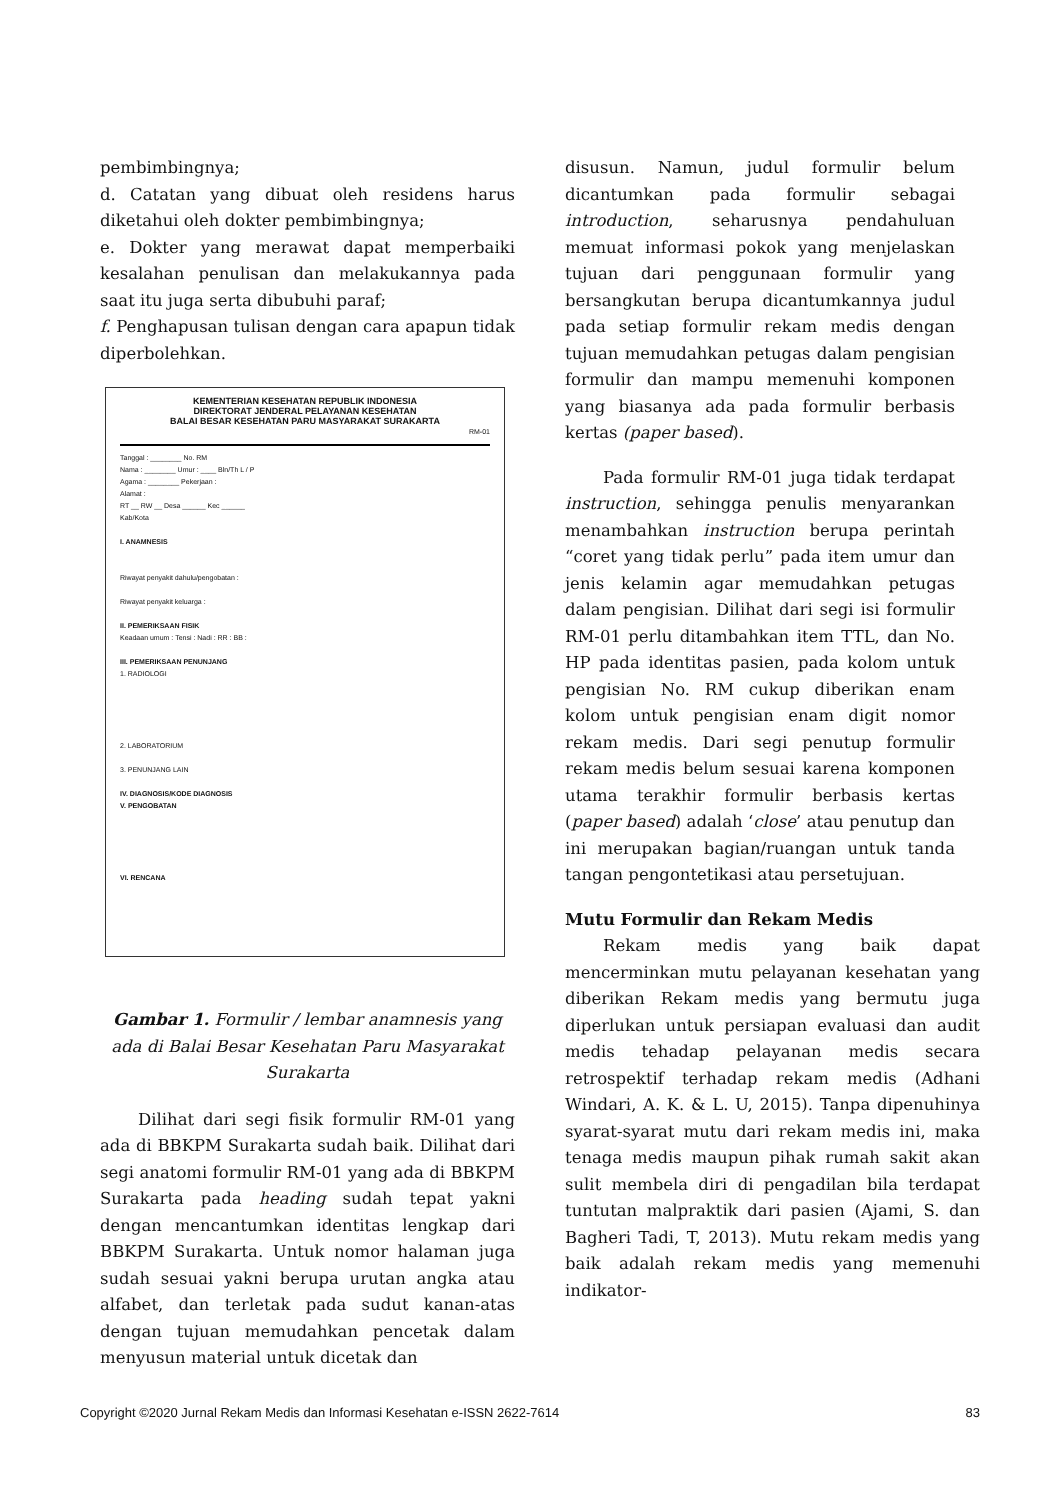pembimbingnya;
d. Catatan yang dibuat oleh residens harus diketahui oleh dokter pembimbingnya;
e. Dokter yang merawat dapat memperbaiki kesalahan penulisan dan melakukannya pada saat itu juga serta dibubuhi paraf;
f. Penghapusan tulisan dengan cara apapun tidak diperbolehkan.
KEMENTERIAN KESEHATAN REPUBLIK INDONESIA
DIREKTORAT JENDERAL PELAYANAN KESEHATAN
BALAI BESAR KESEHATAN PARU MASYARAKAT SURAKARTA
RM-01
Tanggal : ________ No. RM
Nama : ________ Umur : ____ Bln/Th L / P
Agama : ________ Pekerjaan :
Alamat :
RT __ RW __ Desa ______ Kec ______
Kab/Kota
I. ANAMNESIS
Riwayat penyakit dahulu/pengobatan :
Riwayat penyakit keluarga :
II. PEMERIKSAAN FISIK
Keadaan umum : Tensi : Nadi : RR : BB :
III. PEMERIKSAAN PENUNJANG
1. RADIOLOGI
2. LABORATORIUM
3. PENUNJANG LAIN
IV. DIAGNOSIS/KODE DIAGNOSIS
V. PENGOBATAN
VI. RENCANA
Gambar 1. Formulir / lembar anamnesis yang ada di Balai Besar Kesehatan Paru Masyarakat Surakarta
Dilihat dari segi fisik formulir RM-01 yang ada di BBKPM Surakarta sudah baik. Dilihat dari segi anatomi formulir RM-01 yang ada di BBKPM Surakarta pada heading sudah tepat yakni dengan mencantumkan identitas lengkap dari BBKPM Surakarta. Untuk nomor halaman juga sudah sesuai yakni berupa urutan angka atau alfabet, dan terletak pada sudut kanan-atas dengan tujuan memudahkan pencetak dalam menyusun material untuk dicetak dan
disusun. Namun, judul formulir belum dicantumkan pada formulir sebagai introduction, seharusnya pendahuluan memuat informasi pokok yang menjelaskan tujuan dari penggunaan formulir yang bersangkutan berupa dicantumkannya judul pada setiap formulir rekam medis dengan tujuan memudahkan petugas dalam pengisian formulir dan mampu memenuhi komponen yang biasanya ada pada formulir berbasis kertas (paper based).
Pada formulir RM-01 juga tidak terdapat instruction, sehingga penulis menyarankan menambahkan instruction berupa perintah “coret yang tidak perlu” pada item umur dan jenis kelamin agar memudahkan petugas dalam pengisian. Dilihat dari segi isi formulir RM-01 perlu ditambahkan item TTL, dan No. HP pada identitas pasien, pada kolom untuk pengisian No. RM cukup diberikan enam kolom untuk pengisian enam digit nomor rekam medis. Dari segi penutup formulir rekam medis belum sesuai karena komponen utama terakhir formulir berbasis kertas (paper based) adalah ‘close’ atau penutup dan ini merupakan bagian/ruangan untuk tanda tangan pengontetikasi atau persetujuan.
Mutu Formulir dan Rekam Medis
Rekam medis yang baik dapat mencerminkan mutu pelayanan kesehatan yang diberikan Rekam medis yang bermutu juga diperlukan untuk persiapan evaluasi dan audit medis tehadap pelayanan medis secara retrospektif terhadap rekam medis (Adhani Windari, A. K. & L. U, 2015). Tanpa dipenuhinya syarat-syarat mutu dari rekam medis ini, maka tenaga medis maupun pihak rumah sakit akan sulit membela diri di pengadilan bila terdapat tuntutan malpraktik dari pasien (Ajami, S. dan Bagheri Tadi, T, 2013). Mutu rekam medis yang baik adalah rekam medis yang memenuhi indikator-
Copyright ©2020 Jurnal Rekam Medis dan Informasi Kesehatan e-ISSN 2622-7614 83